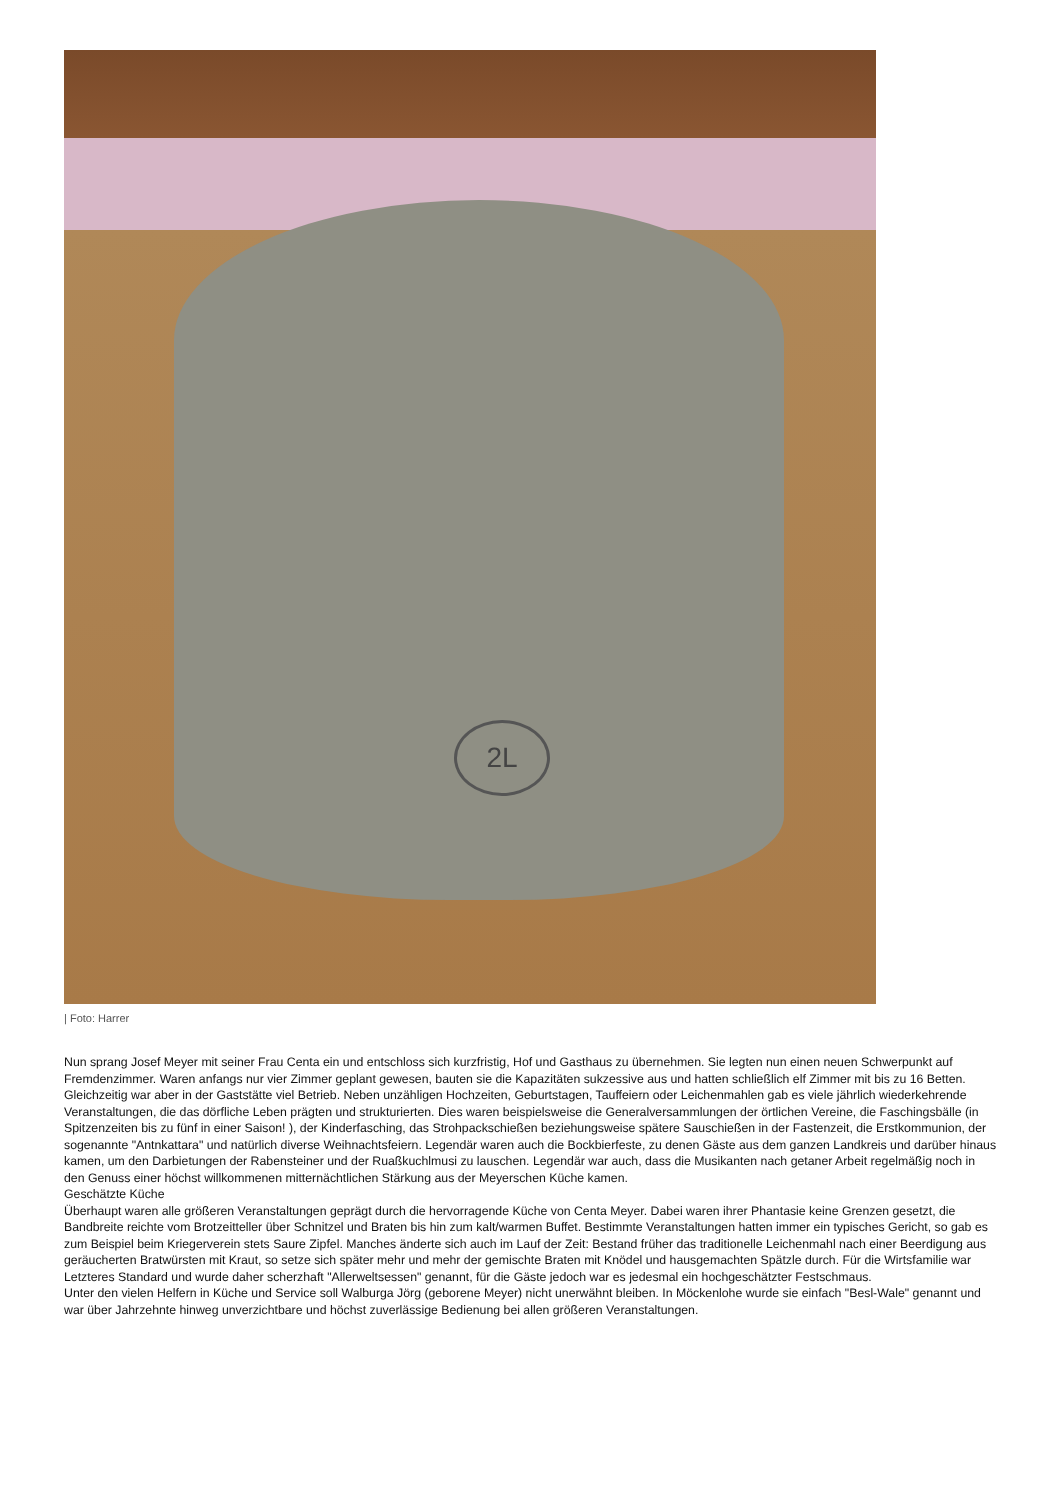2L
| Foto: Harrer
Nun sprang Josef Meyer mit seiner Frau Centa ein und entschloss sich kurzfristig, Hof und Gasthaus zu übernehmen. Sie legten nun einen neuen Schwerpunkt auf Fremdenzimmer. Waren anfangs nur vier Zimmer geplant gewesen, bauten sie die Kapazitäten sukzessive aus und hatten schließlich elf Zimmer mit bis zu 16 Betten.
Gleichzeitig war aber in der Gaststätte viel Betrieb. Neben unzähligen Hochzeiten, Geburtstagen, Tauffeiern oder Leichenmahlen gab es viele jährlich wiederkehrende Veranstaltungen, die das dörfliche Leben prägten und strukturierten. Dies waren beispielsweise die Generalversammlungen der örtlichen Vereine, die Faschingsbälle (in Spitzenzeiten bis zu fünf in einer Saison! ), der Kinderfasching, das Strohpackschießen beziehungsweise spätere Sauschießen in der Fastenzeit, die Erstkommunion, der sogenannte "Antnkattara" und natürlich diverse Weihnachtsfeiern. Legendär waren auch die Bockbierfeste, zu denen Gäste aus dem ganzen Landkreis und darüber hinaus kamen, um den Darbietungen der Rabensteiner und der Ruaßkuchlmusi zu lauschen. Legendär war auch, dass die Musikanten nach getaner Arbeit regelmäßig noch in den Genuss einer höchst willkommenen mitternächtlichen Stärkung aus der Meyerschen Küche kamen.
Geschätzte Küche
Überhaupt waren alle größeren Veranstaltungen geprägt durch die hervorragende Küche von Centa Meyer. Dabei waren ihrer Phantasie keine Grenzen gesetzt, die Bandbreite reichte vom Brotzeitteller über Schnitzel und Braten bis hin zum kalt/warmen Buffet. Bestimmte Veranstaltungen hatten immer ein typisches Gericht, so gab es zum Beispiel beim Kriegerverein stets Saure Zipfel. Manches änderte sich auch im Lauf der Zeit: Bestand früher das traditionelle Leichenmahl nach einer Beerdigung aus geräucherten Bratwürsten mit Kraut, so setze sich später mehr und mehr der gemischte Braten mit Knödel und hausgemachten Spätzle durch. Für die Wirtsfamilie war Letzteres Standard und wurde daher scherzhaft "Allerweltsessen" genannt, für die Gäste jedoch war es jedesmal ein hochgeschätzter Festschmaus.
Unter den vielen Helfern in Küche und Service soll Walburga Jörg (geborene Meyer) nicht unerwähnt bleiben. In Möckenlohe wurde sie einfach "Besl-Wale" genannt und war über Jahrzehnte hinweg unverzichtbare und höchst zuverlässige Bedienung bei allen größeren Veranstaltungen.